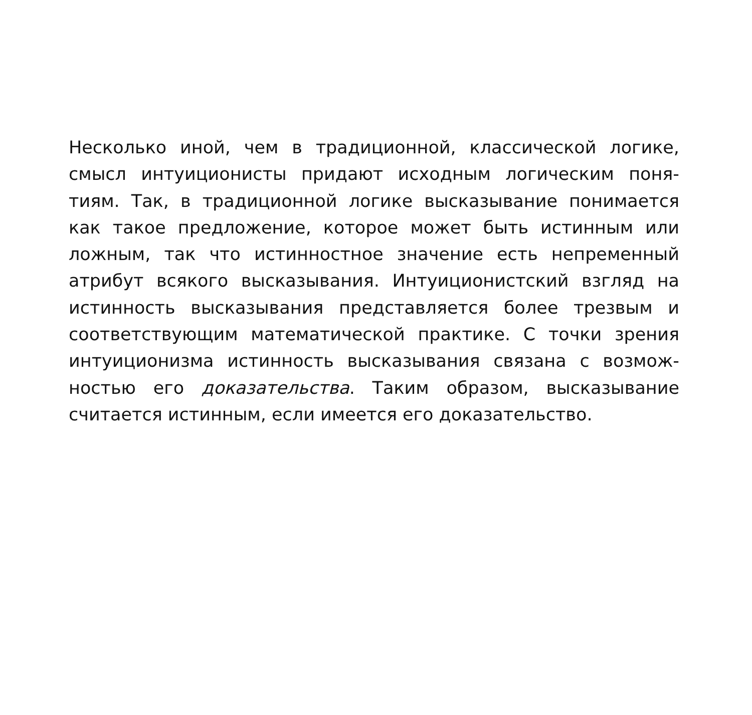Несколько иной, чем в традиционной, классической логике,
смысл интуиционисты придают исходным логическим поня-
тиям. Так, в традиционной логике высказывание понимается
как такое предложение, которое может быть истинным или
ложным, так что истинностное значение есть непременный
атрибут всякого высказывания. Интуиционистский взгляд на
истинность высказывания представляется более трезвым и
соответствующим математической практике. С точки зрения
интуиционизма истинность высказывания связана с возмож-
ностью его доказательства. Таким образом, высказывание
считается истинным, если имеется его доказательство.